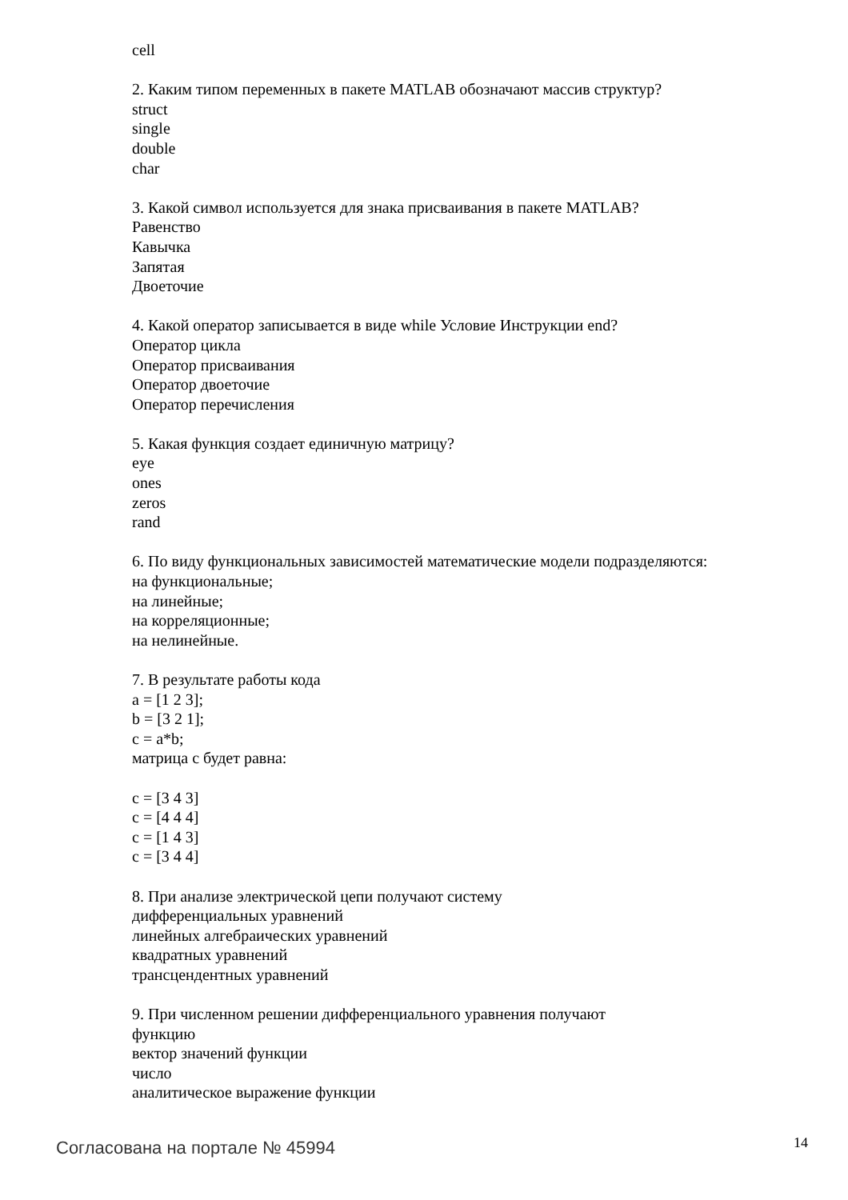cell
2. Каким типом переменных в пакете MATLAB обозначают массив структур?
struct
single
double
char
3. Какой символ используется для знака присваивания в пакете MATLAB?
Равенство
Кавычка
Запятая
Двоеточие
4. Какой оператор записывается в виде while Условие Инструкции end?
Оператор цикла
Оператор присваивания
Оператор двоеточие
Оператор перечисления
5. Какая функция создает единичную матрицу?
eye
ones
zeros
rand
6. По виду функциональных зависимостей математические модели подразделяются:
на функциональные;
на линейные;
на корреляционные;
на нелинейные.
7. В результате работы кода
a = [1 2 3];
b = [3 2 1];
c = a*b;
матрица с будет равна:
c = [3 4 3]
c = [4 4 4]
c = [1 4 3]
c = [3 4 4]
8. При анализе электрической цепи получают систему
дифференциальных уравнений
линейных алгебраических уравнений
квадратных уравнений
трансцендентных уравнений
9. При численном решении дифференциального уравнения получают
функцию
вектор значений функции
число
аналитическое выражение функции
Согласована на портале № 45994 14